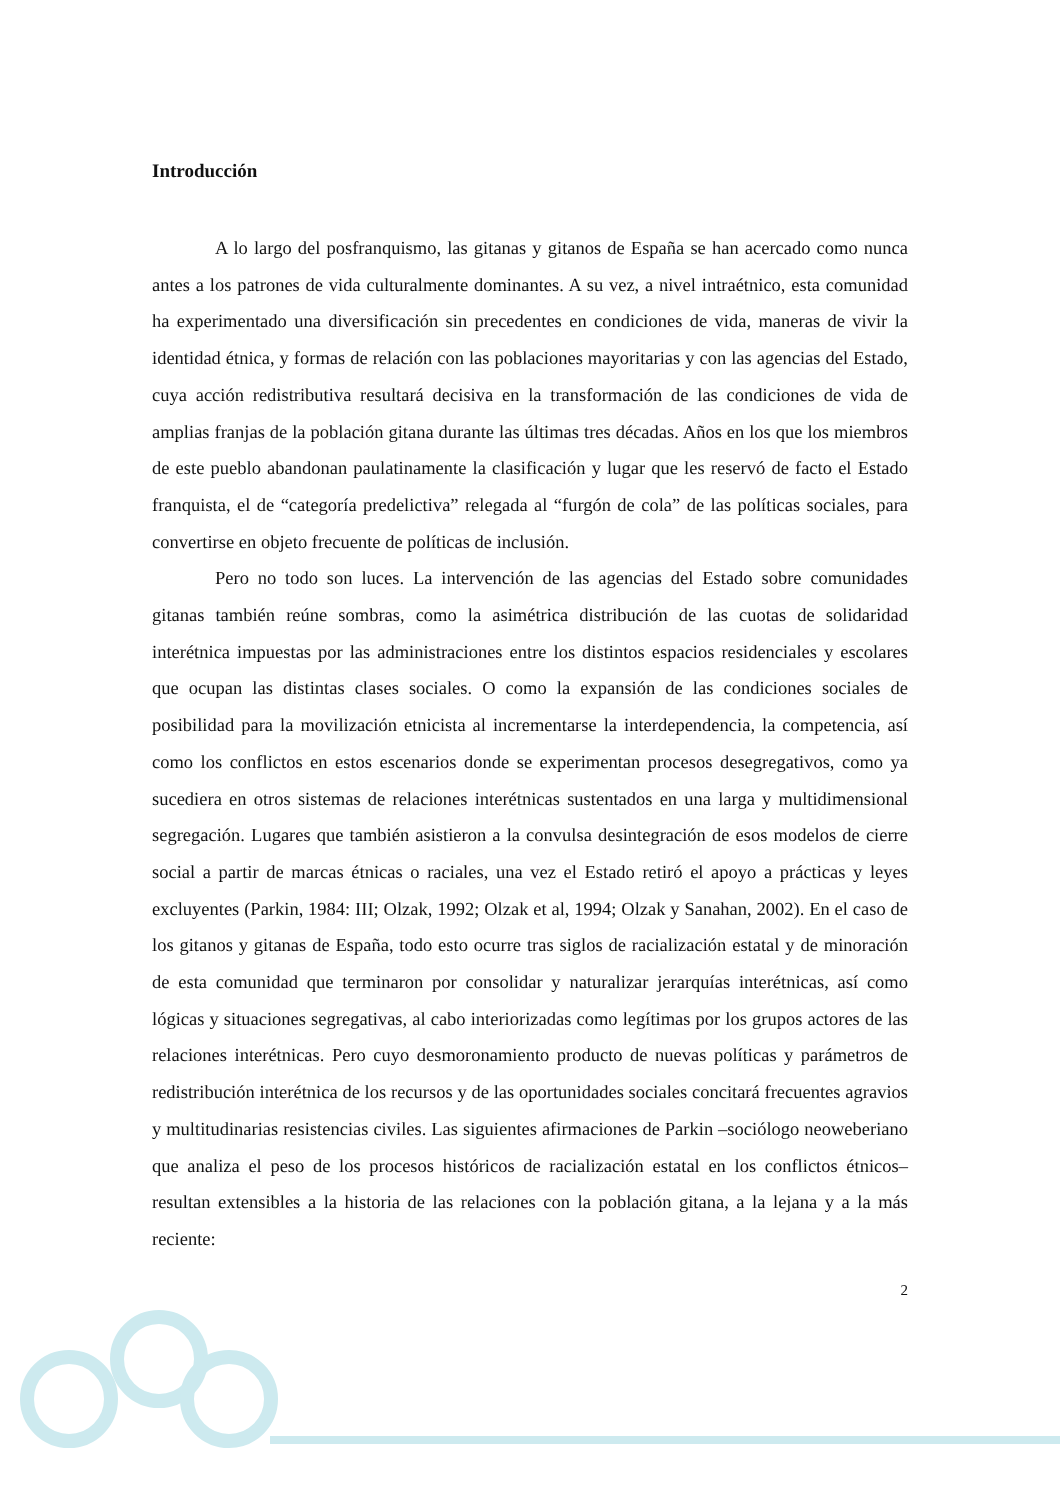Introducción
A lo largo del posfranquismo, las gitanas y gitanos de España se han acercado como nunca antes a los patrones de vida culturalmente dominantes. A su vez, a nivel intraétnico, esta comunidad ha experimentado una diversificación sin precedentes en condiciones de vida, maneras de vivir la identidad étnica, y formas de relación con las poblaciones mayoritarias y con las agencias del Estado, cuya acción redistributiva resultará decisiva en la transformación de las condiciones de vida de amplias franjas de la población gitana durante las últimas tres décadas. Años en los que los miembros de este pueblo abandonan paulatinamente la clasificación y lugar que les reservó de facto el Estado franquista, el de “categoría predelictiva” relegada al “furgón de cola” de las políticas sociales, para convertirse en objeto frecuente de políticas de inclusión.
Pero no todo son luces. La intervención de las agencias del Estado sobre comunidades gitanas también reúne sombras, como la asimétrica distribución de las cuotas de solidaridad interétnica impuestas por las administraciones entre los distintos espacios residenciales y escolares que ocupan las distintas clases sociales. O como la expansión de las condiciones sociales de posibilidad para la movilización etnicista al incrementarse la interdependencia, la competencia, así como los conflictos en estos escenarios donde se experimentan procesos desegregativos, como ya sucediera en otros sistemas de relaciones interétnicas sustentados en una larga y multidimensional segregación. Lugares que también asistieron a la convulsa desintegración de esos modelos de cierre social a partir de marcas étnicas o raciales, una vez el Estado retiró el apoyo a prácticas y leyes excluyentes (Parkin, 1984: III; Olzak, 1992; Olzak et al, 1994; Olzak y Sanahan, 2002). En el caso de los gitanos y gitanas de España, todo esto ocurre tras siglos de racialización estatal y de minoración de esta comunidad que terminaron por consolidar y naturalizar jerarquías interétnicas, así como lógicas y situaciones segregativas, al cabo interiorizadas como legítimas por los grupos actores de las relaciones interétnicas. Pero cuyo desmoronamiento producto de nuevas políticas y parámetros de redistribución interétnica de los recursos y de las oportunidades sociales concitará frecuentes agravios y multitudinarias resistencias civiles. Las siguientes afirmaciones de Parkin –sociólogo neoweberiano que analiza el peso de los procesos históricos de racialización estatal en los conflictos étnicos– resultan extensibles a la historia de las relaciones con la población gitana, a la lejana y a la más reciente:
2